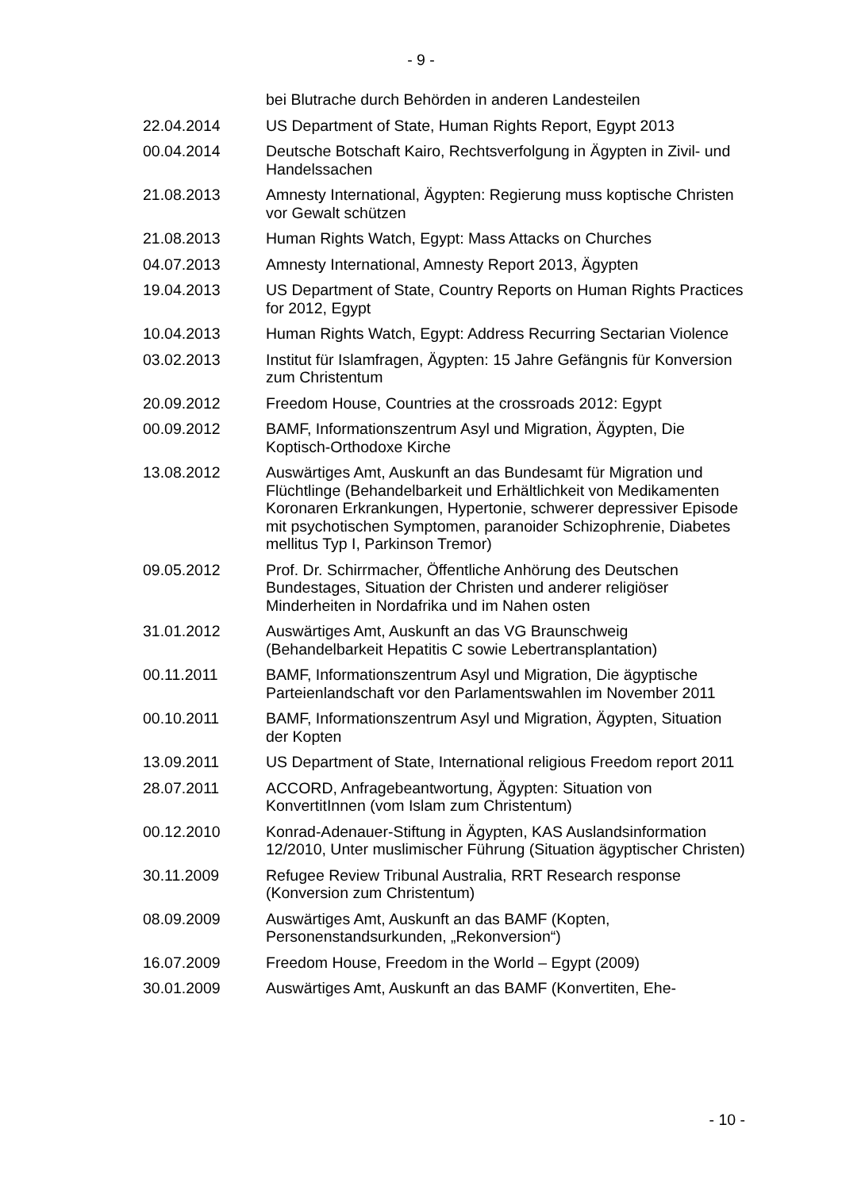- 9 -
| | bei Blutrache durch Behörden in anderen Landesteilen |
| 22.04.2014 | US Department of State, Human Rights Report, Egypt 2013 |
| 00.04.2014 | Deutsche Botschaft Kairo, Rechtsverfolgung in Ägypten in Zivil- und Handelssachen |
| 21.08.2013 | Amnesty International, Ägypten: Regierung muss koptische Christen vor Gewalt schützen |
| 21.08.2013 | Human Rights Watch, Egypt: Mass Attacks on Churches |
| 04.07.2013 | Amnesty International, Amnesty Report 2013, Ägypten |
| 19.04.2013 | US Department of State, Country Reports on Human Rights Practices for 2012, Egypt |
| 10.04.2013 | Human Rights Watch, Egypt: Address Recurring Sectarian Violence |
| 03.02.2013 | Institut für Islamfragen, Ägypten: 15 Jahre Gefängnis für Konversion zum Christentum |
| 20.09.2012 | Freedom House, Countries at the crossroads 2012: Egypt |
| 00.09.2012 | BAMF, Informationszentrum Asyl und Migration, Ägypten, Die Koptisch-Orthodoxe Kirche |
| 13.08.2012 | Auswärtiges Amt, Auskunft an das Bundesamt für Migration und Flüchtlinge (Behandelbarkeit und Erhältlichkeit von Medikamenten Koronaren Erkrankungen, Hypertonie, schwerer depressiver Episode mit psychotischen Symptomen, paranoider Schizophrenie, Diabetes mellitus Typ I, Parkinson Tremor) |
| 09.05.2012 | Prof. Dr. Schirrmacher, Öffentliche Anhörung des Deutschen Bundestages, Situation der Christen und anderer religiöser Minderheiten in Nordafrika und im Nahen osten |
| 31.01.2012 | Auswärtiges Amt, Auskunft an das VG Braunschweig (Behandelbarkeit Hepatitis C sowie Lebertransplantation) |
| 00.11.2011 | BAMF, Informationszentrum Asyl und Migration, Die ägyptische Parteienlandschaft vor den Parlamentswahlen im November 2011 |
| 00.10.2011 | BAMF, Informationszentrum Asyl und Migration, Ägypten, Situation der Kopten |
| 13.09.2011 | US Department of State, International religious Freedom report 2011 |
| 28.07.2011 | ACCORD, Anfragebeantwortung, Ägypten: Situation von KonvertitInnen (vom Islam zum Christentum) |
| 00.12.2010 | Konrad-Adenauer-Stiftung in Ägypten, KAS Auslandsinformation 12/2010, Unter muslimischer Führung (Situation ägyptischer Christen) |
| 30.11.2009 | Refugee Review Tribunal Australia, RRT Research response (Konversion zum Christentum) |
| 08.09.2009 | Auswärtiges Amt, Auskunft an das BAMF (Kopten, Personenstandsurkunden, „Rekonversion“) |
| 16.07.2009 | Freedom House, Freedom in the World – Egypt (2009) |
| 30.01.2009 | Auswärtiges Amt, Auskunft an das BAMF (Konvertiten, Ehe- |
- 10 -